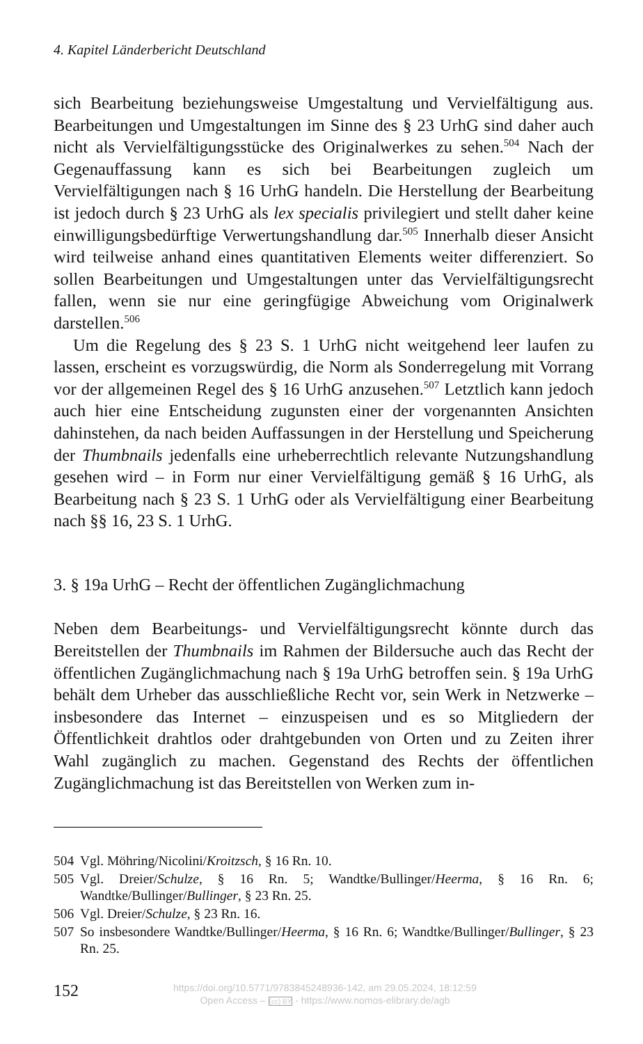4. Kapitel Länderbericht Deutschland
sich Bearbeitung beziehungsweise Umgestaltung und Vervielfältigung aus. Bearbeitungen und Umgestaltungen im Sinne des § 23 UrhG sind daher auch nicht als Vervielfältigungsstücke des Originalwerkes zu sehen.<sup>504</sup> Nach der Gegenauffassung kann es sich bei Bearbeitungen zugleich um Vervielfältigungen nach § 16 UrhG handeln. Die Herstellung der Bearbeitung ist jedoch durch § 23 UrhG als lex specialis privilegiert und stellt daher keine einwilligungsbedürftige Verwertungshandlung dar.<sup>505</sup> Innerhalb dieser Ansicht wird teilweise anhand eines quantitativen Elements weiter differenziert. So sollen Bearbeitungen und Umgestaltungen unter das Vervielfältigungsrecht fallen, wenn sie nur eine geringfügige Abweichung vom Originalwerk darstellen.<sup>506</sup>
Um die Regelung des § 23 S. 1 UrhG nicht weitgehend leer laufen zu lassen, erscheint es vorzugswürdig, die Norm als Sonderregelung mit Vorrang vor der allgemeinen Regel des § 16 UrhG anzusehen.<sup>507</sup> Letztlich kann jedoch auch hier eine Entscheidung zugunsten einer der vorgenannten Ansichten dahinstehen, da nach beiden Auffassungen in der Herstellung und Speicherung der Thumbnails jedenfalls eine urheberrechtlich relevante Nutzungshandlung gesehen wird – in Form nur einer Vervielfältigung gemäß § 16 UrhG, als Bearbeitung nach § 23 S. 1 UrhG oder als Vervielfältigung einer Bearbeitung nach §§ 16, 23 S. 1 UrhG.
3. § 19a UrhG – Recht der öffentlichen Zugänglichmachung
Neben dem Bearbeitungs- und Vervielfältigungsrecht könnte durch das Bereitstellen der Thumbnails im Rahmen der Bildersuche auch das Recht der öffentlichen Zugänglichmachung nach § 19a UrhG betroffen sein. § 19a UrhG behält dem Urheber das ausschließliche Recht vor, sein Werk in Netzwerke – insbesondere das Internet – einzuspeisen und es so Mitgliedern der Öffentlichkeit drahtlos oder drahtgebunden von Orten und zu Zeiten ihrer Wahl zugänglich zu machen. Gegenstand des Rechts der öffentlichen Zugänglichmachung ist das Bereitstellen von Werken zum in-
504 Vgl. Möhring/Nicolini/Kroitzsch, § 16 Rn. 10.
505 Vgl. Dreier/Schulze, § 16 Rn. 5; Wandtke/Bullinger/Heerma, § 16 Rn. 6; Wandtke/Bullinger/Bullinger, § 23 Rn. 25.
506 Vgl. Dreier/Schulze, § 23 Rn. 16.
507 So insbesondere Wandtke/Bullinger/Heerma, § 16 Rn. 6; Wandtke/Bullinger/Bullinger, § 23 Rn. 25.
152
https://doi.org/10.5771/9783845248936-142, am 29.05.2024, 18:12:59
Open Access – (cc) BY - https://www.nomos-elibrary.de/agb